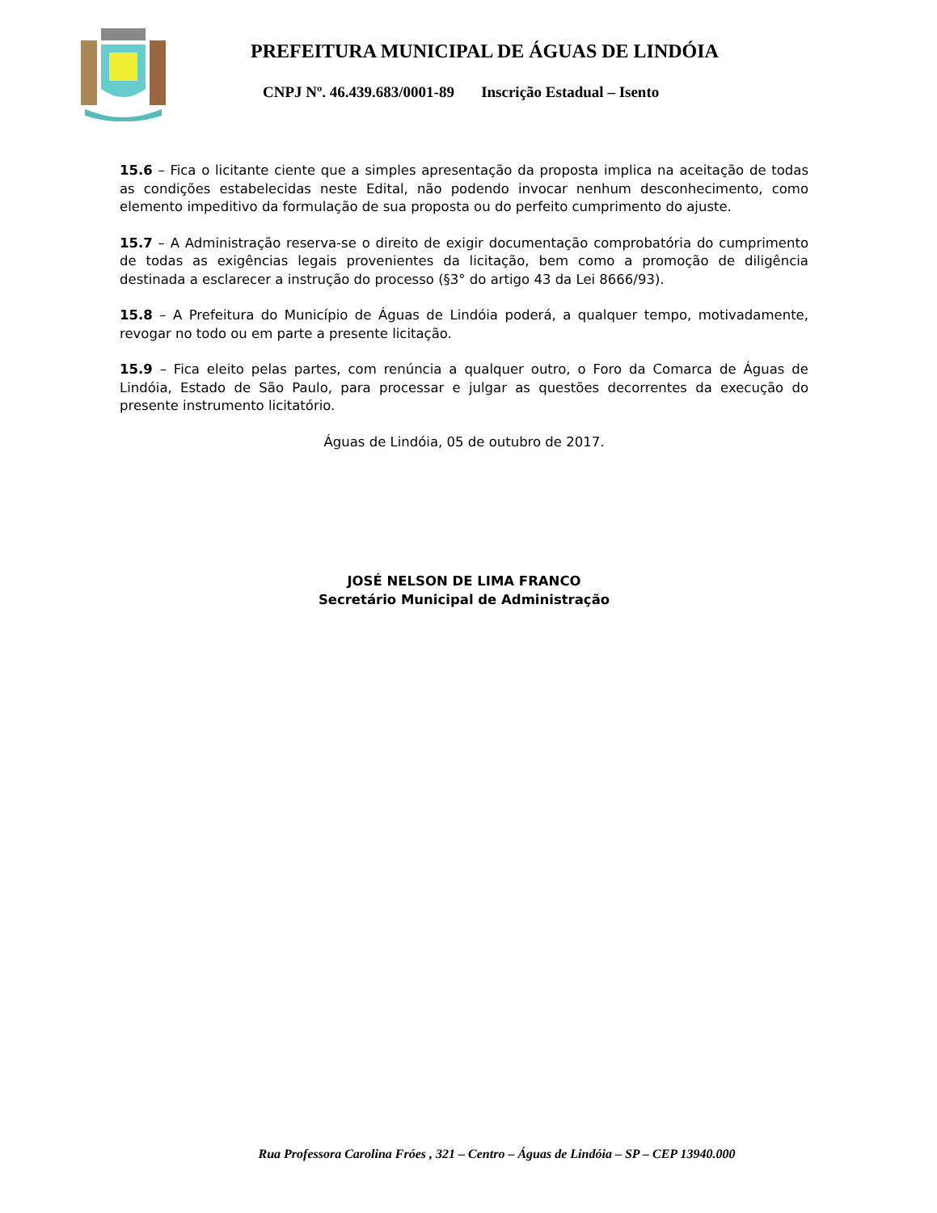PREFEITURA MUNICIPAL DE ÁGUAS DE LINDÓIA
CNPJ Nº. 46.439.683/0001-89 Inscrição Estadual – Isento
15.6 – Fica o licitante ciente que a simples apresentação da proposta implica na aceitação de todas as condições estabelecidas neste Edital, não podendo invocar nenhum desconhecimento, como elemento impeditivo da formulação de sua proposta ou do perfeito cumprimento do ajuste.
15.7 – A Administração reserva-se o direito de exigir documentação comprobatória do cumprimento de todas as exigências legais provenientes da licitação, bem como a promoção de diligência destinada a esclarecer a instrução do processo (§3° do artigo 43 da Lei 8666/93).
15.8 – A Prefeitura do Município de Águas de Lindóia poderá, a qualquer tempo, motivadamente, revogar no todo ou em parte a presente licitação.
15.9 – Fica eleito pelas partes, com renúncia a qualquer outro, o Foro da Comarca de Águas de Lindóia, Estado de São Paulo, para processar e julgar as questões decorrentes da execução do presente instrumento licitatório.
Águas de Lindóia, 05 de outubro de 2017.
JOSÉ NELSON DE LIMA FRANCO
Secretário Municipal de Administração
Rua Professora Carolina Fróes , 321 – Centro – Águas de Lindóia – SP – CEP 13940.000